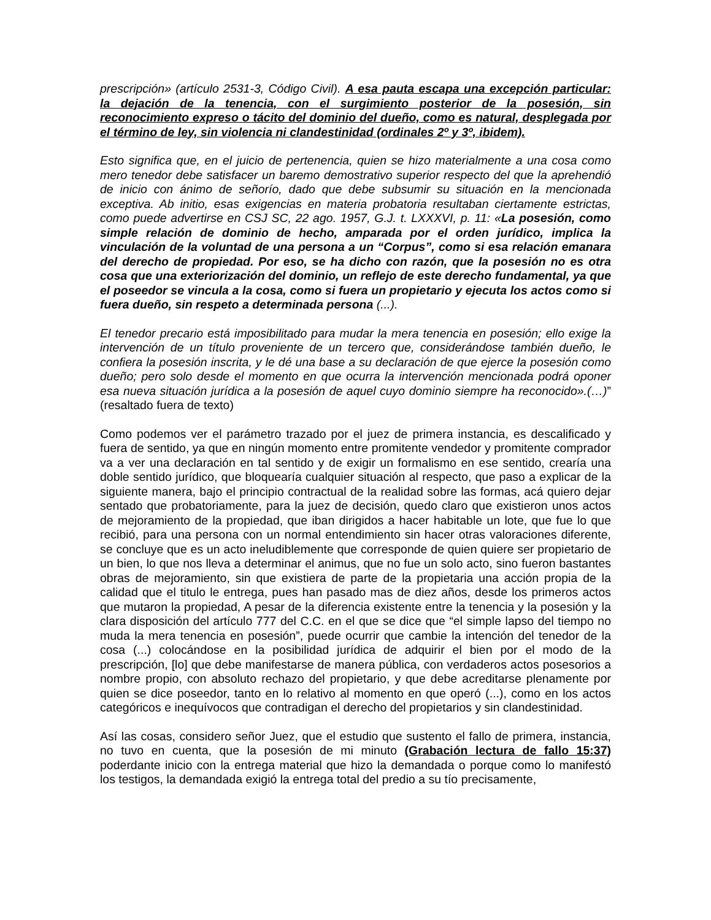prescripción» (artículo 2531-3, Código Civil). A esa pauta escapa una excepción particular: la dejación de la tenencia, con el surgimiento posterior de la posesión, sin reconocimiento expreso o tácito del dominio del dueño, como es natural, desplegada por el término de ley, sin violencia ni clandestinidad (ordinales 2º y 3º, ibidem).
Esto significa que, en el juicio de pertenencia, quien se hizo materialmente a una cosa como mero tenedor debe satisfacer un baremo demostrativo superior respecto del que la aprehendió de inicio con ánimo de señorío, dado que debe subsumir su situación en la mencionada exceptiva. Ab initio, esas exigencias en materia probatoria resultaban ciertamente estrictas, como puede advertirse en CSJ SC, 22 ago. 1957, G.J. t. LXXXVI, p. 11: «La posesión, como simple relación de dominio de hecho, amparada por el orden jurídico, implica la vinculación de la voluntad de una persona a un “Corpus”, como si esa relación emanara del derecho de propiedad. Por eso, se ha dicho con razón, que la posesión no es otra cosa que una exteriorización del dominio, un reflejo de este derecho fundamental, ya que el poseedor se vincula a la cosa, como si fuera un propietario y ejecuta los actos como si fuera dueño, sin respeto a determinada persona (...).
El tenedor precario está imposibilitado para mudar la mera tenencia en posesión; ello exige la intervención de un título proveniente de un tercero que, considerándose también dueño, le confiera la posesión inscrita, y le dé una base a su declaración de que ejerce la posesión como dueño; pero solo desde el momento en que ocurra la intervención mencionada podrá oponer esa nueva situación jurídica a la posesión de aquel cuyo dominio siempre ha reconocido».(…)” (resaltado fuera de texto)
Como podemos ver el parámetro trazado por el juez de primera instancia, es descalificado y fuera de sentido, ya que en ningún momento entre promitente vendedor y promitente comprador va a ver una declaración en tal sentido y de exigir un formalismo en ese sentido, crearía una doble sentido jurídico, que bloquearía cualquier situación al respecto, que paso a explicar de la siguiente manera, bajo el principio contractual de la realidad sobre las formas, acá quiero dejar sentado que probatoriamente, para la juez de decisión, quedo claro que existieron unos actos de mejoramiento de la propiedad, que iban dirigidos a hacer habitable un lote, que fue lo que recibió, para una persona con un normal entendimiento sin hacer otras valoraciones diferente, se concluye que es un acto ineludiblemente que corresponde de quien quiere ser propietario de un bien, lo que nos lleva a determinar el animus, que no fue un solo acto, sino fueron bastantes obras de mejoramiento, sin que existiera de parte de la propietaria una acción propia de la calidad que el titulo le entrega, pues han pasado mas de diez años, desde los primeros actos que mutaron la propiedad, A pesar de la diferencia existente entre la tenencia y la posesión y la clara disposición del artículo 777 del C.C. en el que se dice que “el simple lapso del tiempo no muda la mera tenencia en posesión”, puede ocurrir que cambie la intención del tenedor de la cosa (...) colocándose en la posibilidad jurídica de adquirir el bien por el modo de la prescripción, [lo] que debe manifestarse de manera pública, con verdaderos actos posesorios a nombre propio, con absoluto rechazo del propietario, y que debe acreditarse plenamente por quien se dice poseedor, tanto en lo relativo al momento en que operó (...), como en los actos categóricos e inequívocos que contradigan el derecho del propietarios y sin clandestinidad.
Así las cosas, considero señor Juez, que el estudio que sustento el fallo de primera, instancia, no tuvo en cuenta, que la posesión de mi minuto (Grabación lectura de fallo 15:37) poderdante inicio con la entrega material que hizo la demandada o porque como lo manifestó los testigos, la demandada exigió la entrega total del predio a su tío precisamente,